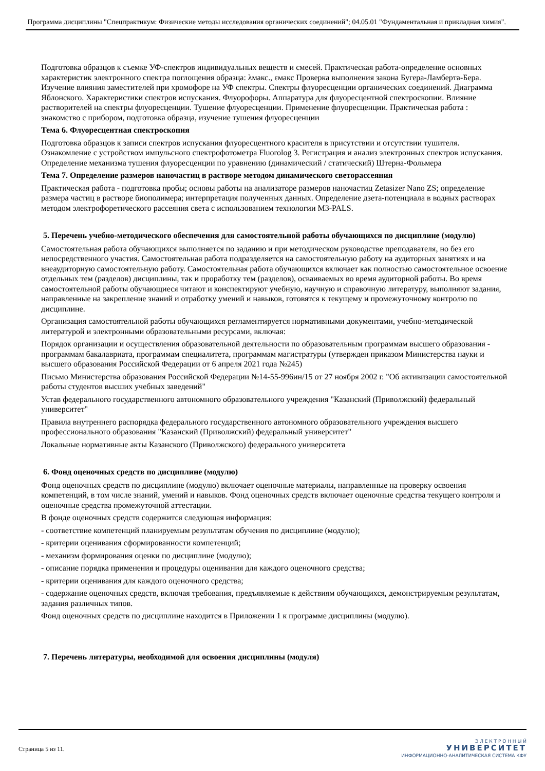Программа дисциплины "Спецпрактикум: Физические методы исследования органических соединений"; 04.05.01 "Фундаментальная и прикладная химия".
Подготовка образцов к съемке УФ-спектров индивидуальных веществ и смесей. Практическая работа-определение основных характеристик электронного спектра поглощения образца: λмакс., εмакс Проверка выполнения закона Бугера-Ламберта-Бера. Изучение влияния заместителей при хромофоре на УФ спектры. Спектры флуоресценции органических соединений. Диаграмма Яблонского. Характеристики спектров испускания. Флуорофоры. Аппаратура для флуоресцентной спектроскопии. Влияние растворителей на спектры флуоресценции. Тушение флуоресценции. Применение флуоресценции. Практическая работа : знакомство с прибором, подготовка образца, изучение тушения флуоресценции
Тема 6. Флуоресцентная спектроскопия
Подготовка образцов к записи спектров испускания флуоресцентного красителя в присутствии и отсутствии тушителя. Ознакомление с устройством импульсного спектрофотометра Fluorolog 3. Регистрация и анализ электронных спектров испускания. Определение механизма тушения флуоресценции по уравнению (динамический / статический) Штерна-Фольмера
Тема 7. Определение размеров наночастиц в растворе методом динамического светорассеяния
Практическая работа - подготовка пробы; основы работы на анализаторе размеров наночастиц Zetasizer Nano ZS; определение размера частиц в растворе биополимера; интерпретация полученных данных. Определение дзета-потенциала в водных растворах методом электрофоретического рассеяния света с использованием технологии M3-PALS.
5. Перечень учебно-методического обеспечения для самостоятельной работы обучающихся по дисциплине (модулю)
Самостоятельная работа обучающихся выполняется по заданию и при методическом руководстве преподавателя, но без его непосредственного участия. Самостоятельная работа подразделяется на самостоятельную работу на аудиторных занятиях и на внеаудиторную самостоятельную работу. Самостоятельная работа обучающихся включает как полностью самостоятельное освоение отдельных тем (разделов) дисциплины, так и проработку тем (разделов), осваиваемых во время аудиторной работы. Во время самостоятельной работы обучающиеся читают и конспектируют учебную, научную и справочную литературу, выполняют задания, направленные на закрепление знаний и отработку умений и навыков, готовятся к текущему и промежуточному контролю по дисциплине.
Организация самостоятельной работы обучающихся регламентируется нормативными документами, учебно-методической литературой и электронными образовательными ресурсами, включая:
Порядок организации и осуществления образовательной деятельности по образовательным программам высшего образования - программам бакалавриата, программам специалитета, программам магистратуры (утвержден приказом Министерства науки и высшего образования Российской Федерации от 6 апреля 2021 года №245)
Письмо Министерства образования Российской Федерации №14-55-996ин/15 от 27 ноября 2002 г. "Об активизации самостоятельной работы студентов высших учебных заведений"
Устав федерального государственного автономного образовательного учреждения "Казанский (Приволжский) федеральный университет"
Правила внутреннего распорядка федерального государственного автономного образовательного учреждения высшего профессионального образования "Казанский (Приволжский) федеральный университет"
Локальные нормативные акты Казанского (Приволжского) федерального университета
6. Фонд оценочных средств по дисциплине (модулю)
Фонд оценочных средств по дисциплине (модулю) включает оценочные материалы, направленные на проверку освоения компетенций, в том числе знаний, умений и навыков. Фонд оценочных средств включает оценочные средства текущего контроля и оценочные средства промежуточной аттестации.
В фонде оценочных средств содержится следующая информация:
- соответствие компетенций планируемым результатам обучения по дисциплине (модулю);
- критерии оценивания сформированности компетенций;
- механизм формирования оценки по дисциплине (модулю);
- описание порядка применения и процедуры оценивания для каждого оценочного средства;
- критерии оценивания для каждого оценочного средства;
- содержание оценочных средств, включая требования, предъявляемые к действиям обучающихся, демонстрируемым результатам, задания различных типов.
Фонд оценочных средств по дисциплине находится в Приложении 1 к программе дисциплины (модулю).
7. Перечень литературы, необходимой для освоения дисциплины (модуля)
Страница 5 из 11.
Э Л Е К Т Р О Н Н Ы Й
УНИВЕРСИТЕТ
ИНФОРМАЦИОННО-АНАЛИТИЧЕСКАЯ СИСТЕМА КФУ